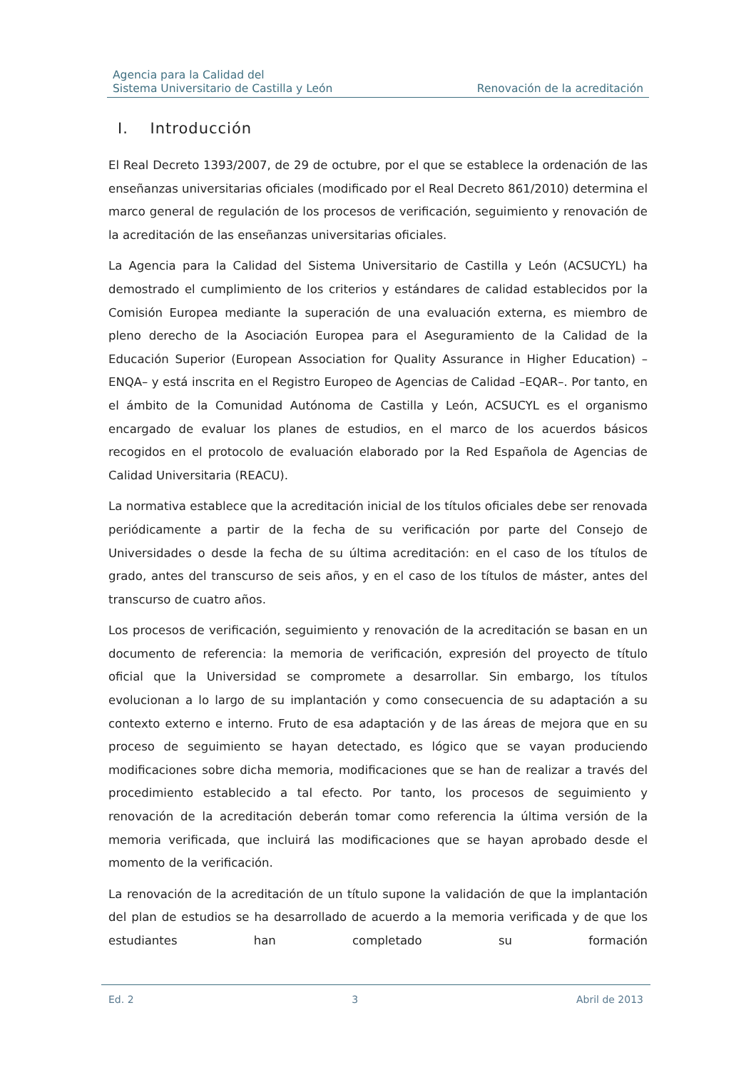Agencia para la Calidad del
Sistema Universitario de Castilla y León
Renovación de la acreditación
I. Introducción
El Real Decreto 1393/2007, de 29 de octubre, por el que se establece la ordenación de las enseñanzas universitarias oficiales (modificado por el Real Decreto 861/2010) determina el marco general de regulación de los procesos de verificación, seguimiento y renovación de la acreditación de las enseñanzas universitarias oficiales.
La Agencia para la Calidad del Sistema Universitario de Castilla y León (ACSUCYL) ha demostrado el cumplimiento de los criterios y estándares de calidad establecidos por la Comisión Europea mediante la superación de una evaluación externa, es miembro de pleno derecho de la Asociación Europea para el Aseguramiento de la Calidad de la Educación Superior (European Association for Quality Assurance in Higher Education) –ENQA– y está inscrita en el Registro Europeo de Agencias de Calidad –EQAR–. Por tanto, en el ámbito de la Comunidad Autónoma de Castilla y León, ACSUCYL es el organismo encargado de evaluar los planes de estudios, en el marco de los acuerdos básicos recogidos en el protocolo de evaluación elaborado por la Red Española de Agencias de Calidad Universitaria (REACU).
La normativa establece que la acreditación inicial de los títulos oficiales debe ser renovada periódicamente a partir de la fecha de su verificación por parte del Consejo de Universidades o desde la fecha de su última acreditación: en el caso de los títulos de grado, antes del transcurso de seis años, y en el caso de los títulos de máster, antes del transcurso de cuatro años.
Los procesos de verificación, seguimiento y renovación de la acreditación se basan en un documento de referencia: la memoria de verificación, expresión del proyecto de título oficial que la Universidad se compromete a desarrollar. Sin embargo, los títulos evolucionan a lo largo de su implantación y como consecuencia de su adaptación a su contexto externo e interno. Fruto de esa adaptación y de las áreas de mejora que en su proceso de seguimiento se hayan detectado, es lógico que se vayan produciendo modificaciones sobre dicha memoria, modificaciones que se han de realizar a través del procedimiento establecido a tal efecto. Por tanto, los procesos de seguimiento y renovación de la acreditación deberán tomar como referencia la última versión de la memoria verificada, que incluirá las modificaciones que se hayan aprobado desde el momento de la verificación.
La renovación de la acreditación de un título supone la validación de que la implantación del plan de estudios se ha desarrollado de acuerdo a la memoria verificada y de que los estudiantes han completado su formación
Ed. 2 3 Abril de 2013